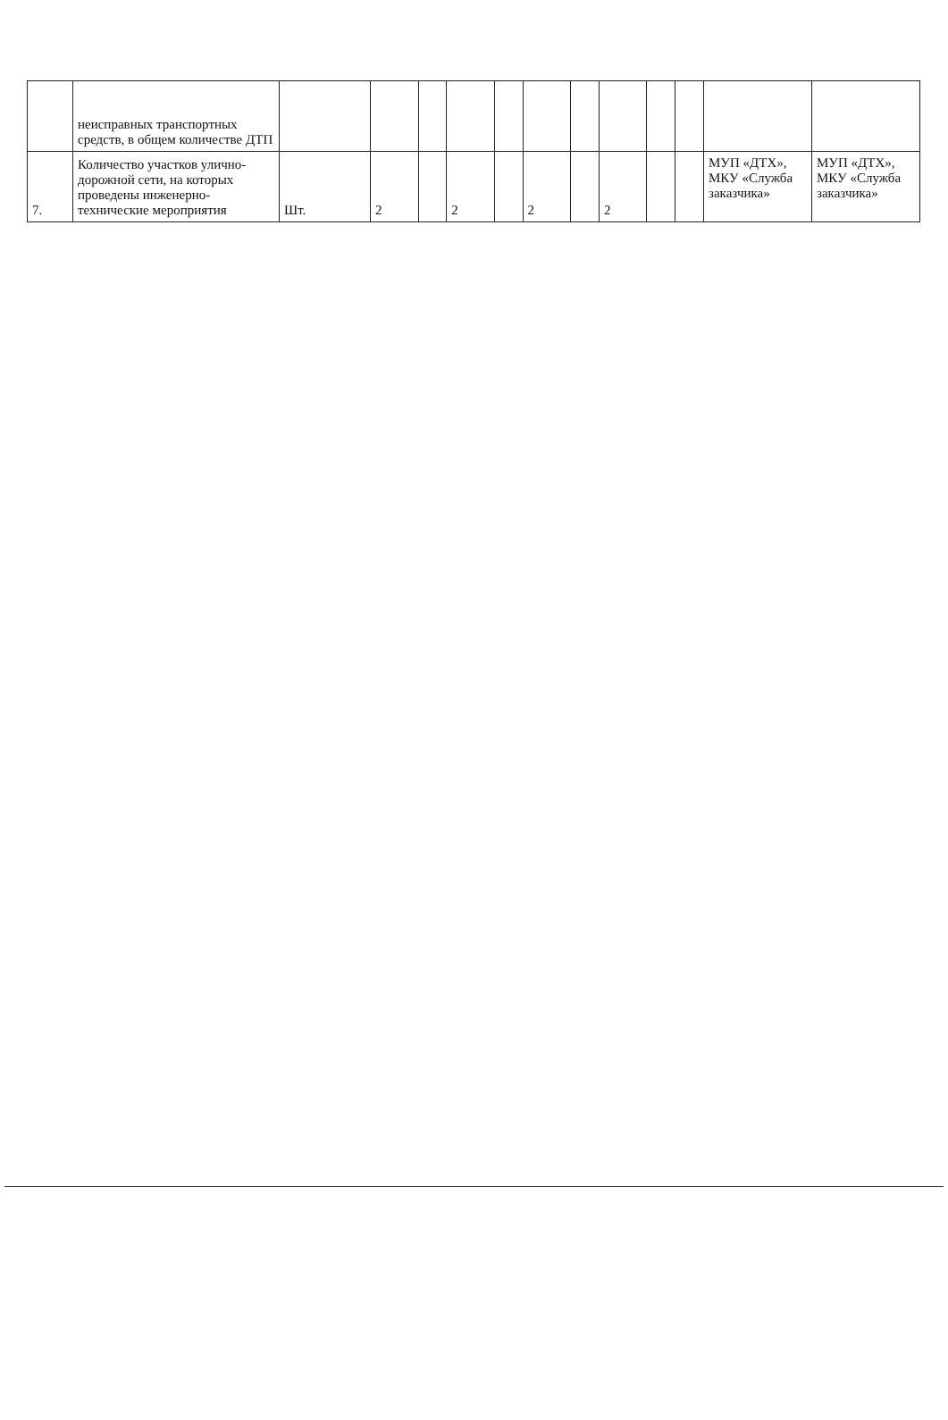| | неисправных транспортных средств, в общем количестве ДТП | | | | | | | | | | | | |
| 7. | Количество участков улично-дорожной сети, на которых проведены инженерно-технические мероприятия | Шт. | 2 | | 2 | | 2 | | 2 | | | МУП «ДТХ», МКУ «Служба заказчика» | МУП «ДТХ», МКУ «Служба заказчика» |